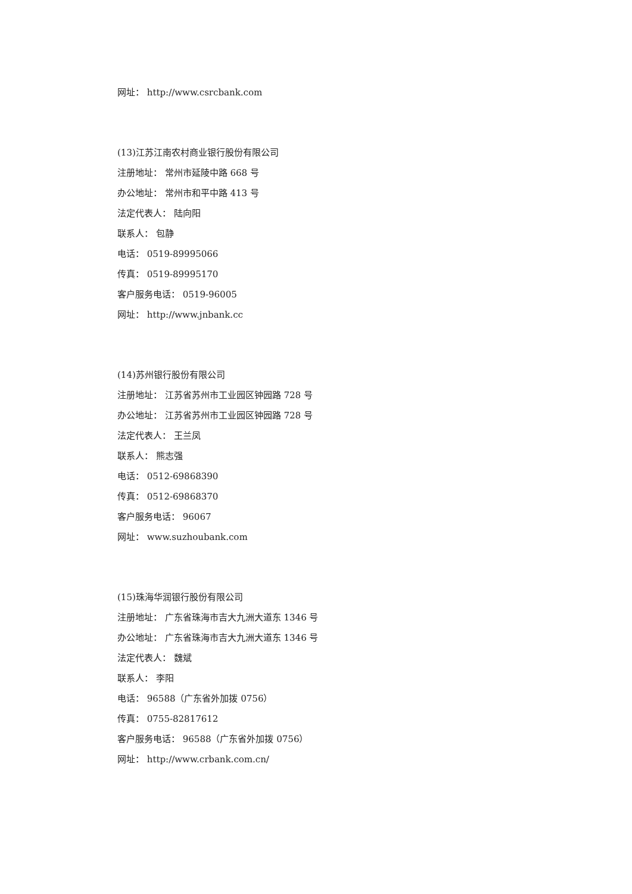网址： http://www.csrcbank.com
(13)江苏江南农村商业银行股份有限公司
注册地址： 常州市延陵中路 668 号
办公地址： 常州市和平中路 413 号
法定代表人： 陆向阳
联系人： 包静
电话： 0519-89995066
传真： 0519-89995170
客户服务电话： 0519-96005
网址： http://www.jnbank.cc
(14)苏州银行股份有限公司
注册地址： 江苏省苏州市工业园区钟园路 728 号
办公地址： 江苏省苏州市工业园区钟园路 728 号
法定代表人： 王兰凤
联系人： 熊志强
电话： 0512-69868390
传真： 0512-69868370
客户服务电话： 96067
网址： www.suzhoubank.com
(15)珠海华润银行股份有限公司
注册地址： 广东省珠海市吉大九洲大道东 1346 号
办公地址： 广东省珠海市吉大九洲大道东 1346 号
法定代表人： 魏斌
联系人： 李阳
电话： 96588（广东省外加拨 0756）
传真： 0755-82817612
客户服务电话： 96588（广东省外加拨 0756）
网址： http://www.crbank.com.cn/